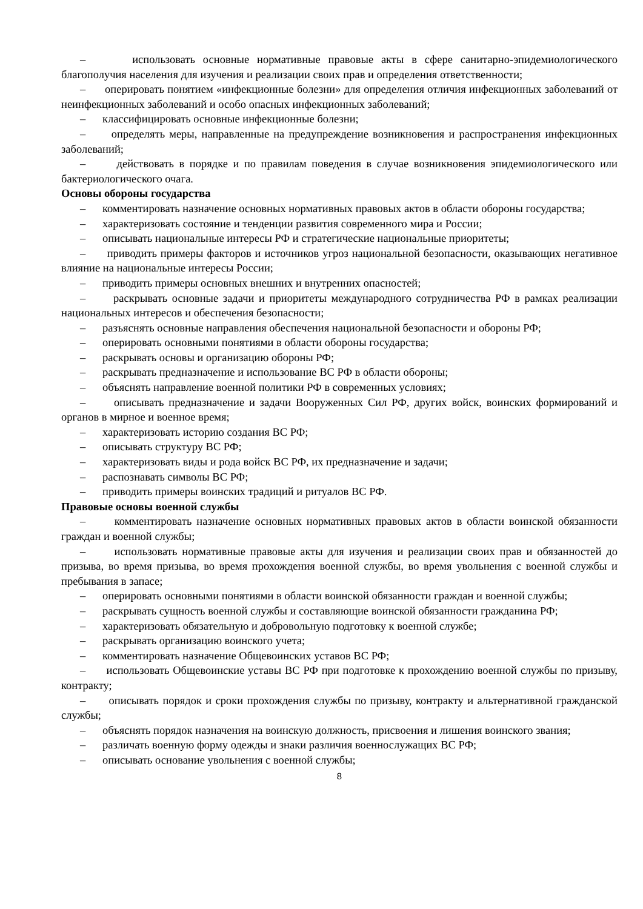– использовать основные нормативные правовые акты в сфере санитарно-эпидемиологического благополучия населения для изучения и реализации своих прав и определения ответственности;
– оперировать понятием «инфекционные болезни» для определения отличия инфекционных заболеваний от неинфекционных заболеваний и особо опасных инфекционных заболеваний;
– классифицировать основные инфекционные болезни;
– определять меры, направленные на предупреждение возникновения и распространения инфекционных заболеваний;
– действовать в порядке и по правилам поведения в случае возникновения эпидемиологического или бактериологического очага.
Основы обороны государства
– комментировать назначение основных нормативных правовых актов в области обороны государства;
– характеризовать состояние и тенденции развития современного мира и России;
– описывать национальные интересы РФ и стратегические национальные приоритеты;
– приводить примеры факторов и источников угроз национальной безопасности, оказывающих негативное влияние на национальные интересы России;
– приводить примеры основных внешних и внутренних опасностей;
– раскрывать основные задачи и приоритеты международного сотрудничества РФ в рамках реализации национальных интересов и обеспечения безопасности;
– разъяснять основные направления обеспечения национальной безопасности и обороны РФ;
– оперировать основными понятиями в области обороны государства;
– раскрывать основы и организацию обороны РФ;
– раскрывать предназначение и использование ВС РФ в области обороны;
– объяснять направление военной политики РФ в современных условиях;
– описывать предназначение и задачи Вооруженных Сил РФ, других войск, воинских формирований и органов в мирное и военное время;
– характеризовать историю создания ВС РФ;
– описывать структуру ВС РФ;
– характеризовать виды и рода войск ВС РФ, их предназначение и задачи;
– распознавать символы ВС РФ;
– приводить примеры воинских традиций и ритуалов ВС РФ.
Правовые основы военной службы
– комментировать назначение основных нормативных правовых актов в области воинской обязанности граждан и военной службы;
– использовать нормативные правовые акты для изучения и реализации своих прав и обязанностей до призыва, во время призыва, во время прохождения военной службы, во время увольнения с военной службы и пребывания в запасе;
– оперировать основными понятиями в области воинской обязанности граждан и военной службы;
– раскрывать сущность военной службы и составляющие воинской обязанности гражданина РФ;
– характеризовать обязательную и добровольную подготовку к военной службе;
– раскрывать организацию воинского учета;
– комментировать назначение Общевоинских уставов ВС РФ;
– использовать Общевоинские уставы ВС РФ при подготовке к прохождению военной службы по призыву, контракту;
– описывать порядок и сроки прохождения службы по призыву, контракту и альтернативной гражданской службы;
– объяснять порядок назначения на воинскую должность, присвоения и лишения воинского звания;
– различать военную форму одежды и знаки различия военнослужащих ВС РФ;
– описывать основание увольнения с военной службы;
8